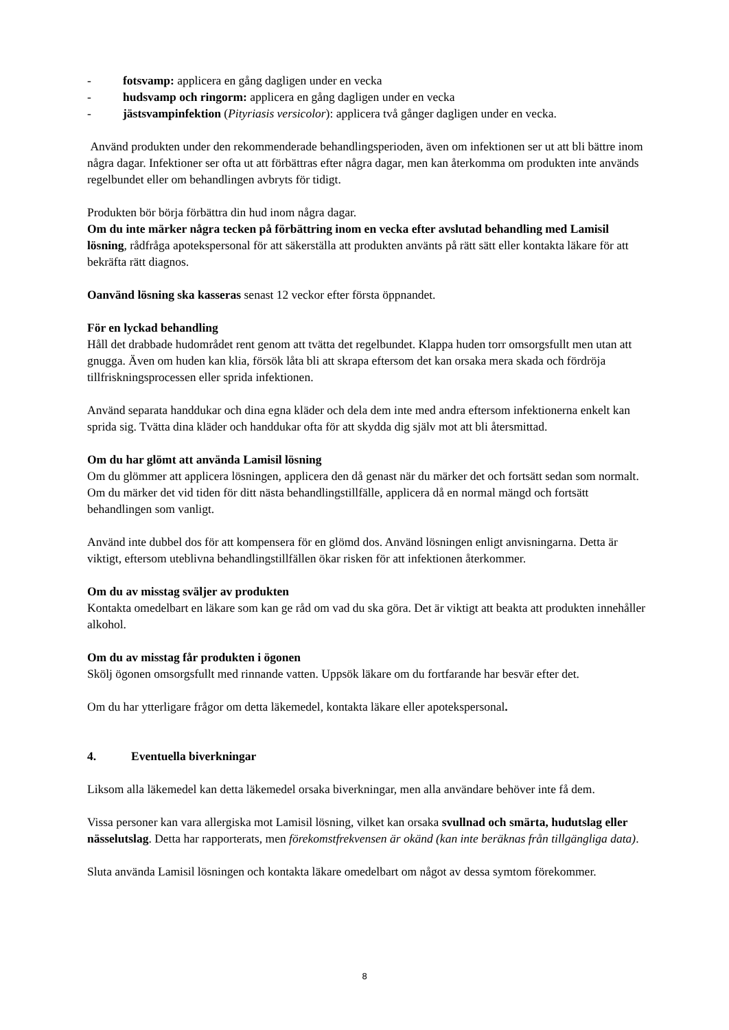- fotsvamp: applicera en gång dagligen under en vecka
- hudsvamp och ringorm: applicera en gång dagligen under en vecka
- jästsvampinfektion (Pityriasis versicolor): applicera två gånger dagligen under en vecka.
Använd produkten under den rekommenderade behandlingsperioden, även om infektionen ser ut att bli bättre inom några dagar. Infektioner ser ofta ut att förbättras efter några dagar, men kan återkomma om produkten inte används regelbundet eller om behandlingen avbryts för tidigt.
Produkten bör börja förbättra din hud inom några dagar.
Om du inte märker några tecken på förbättring inom en vecka efter avslutad behandling med Lamisil lösning, rådfråga apotekspersonal för att säkerställa att produkten använts på rätt sätt eller kontakta läkare för att bekräfta rätt diagnos.
Oanvänd lösning ska kasseras senast 12 veckor efter första öppnandet.
För en lyckad behandling
Håll det drabbade hudområdet rent genom att tvätta det regelbundet. Klappa huden torr omsorgsfullt men utan att gnugga. Även om huden kan klia, försök låta bli att skrapa eftersom det kan orsaka mera skada och fördröja tillfriskningsprocessen eller sprida infektionen.
Använd separata handdukar och dina egna kläder och dela dem inte med andra eftersom infektionerna enkelt kan sprida sig. Tvätta dina kläder och handdukar ofta för att skydda dig själv mot att bli återsmittad.
Om du har glömt att använda Lamisil lösning
Om du glömmer att applicera lösningen, applicera den då genast när du märker det och fortsätt sedan som normalt. Om du märker det vid tiden för ditt nästa behandlingstillfälle, applicera då en normal mängd och fortsätt behandlingen som vanligt.
Använd inte dubbel dos för att kompensera för en glömd dos. Använd lösningen enligt anvisningarna. Detta är viktigt, eftersom uteblivna behandlingstillfällen ökar risken för att infektionen återkommer.
Om du av misstag sväljer av produkten
Kontakta omedelbart en läkare som kan ge råd om vad du ska göra. Det är viktigt att beakta att produkten innehåller alkohol.
Om du av misstag får produkten i ögonen
Skölj ögonen omsorgsfullt med rinnande vatten. Uppsök läkare om du fortfarande har besvär efter det.
Om du har ytterligare frågor om detta läkemedel, kontakta läkare eller apotekspersonal.
4. Eventuella biverkningar
Liksom alla läkemedel kan detta läkemedel orsaka biverkningar, men alla användare behöver inte få dem.
Vissa personer kan vara allergiska mot Lamisil lösning, vilket kan orsaka svullnad och smärta, hudutslag eller nässelutslag. Detta har rapporterats, men förekomstfrekvensen är okänd (kan inte beräknas från tillgängliga data).
Sluta använda Lamisil lösningen och kontakta läkare omedelbart om något av dessa symtom förekommer.
8